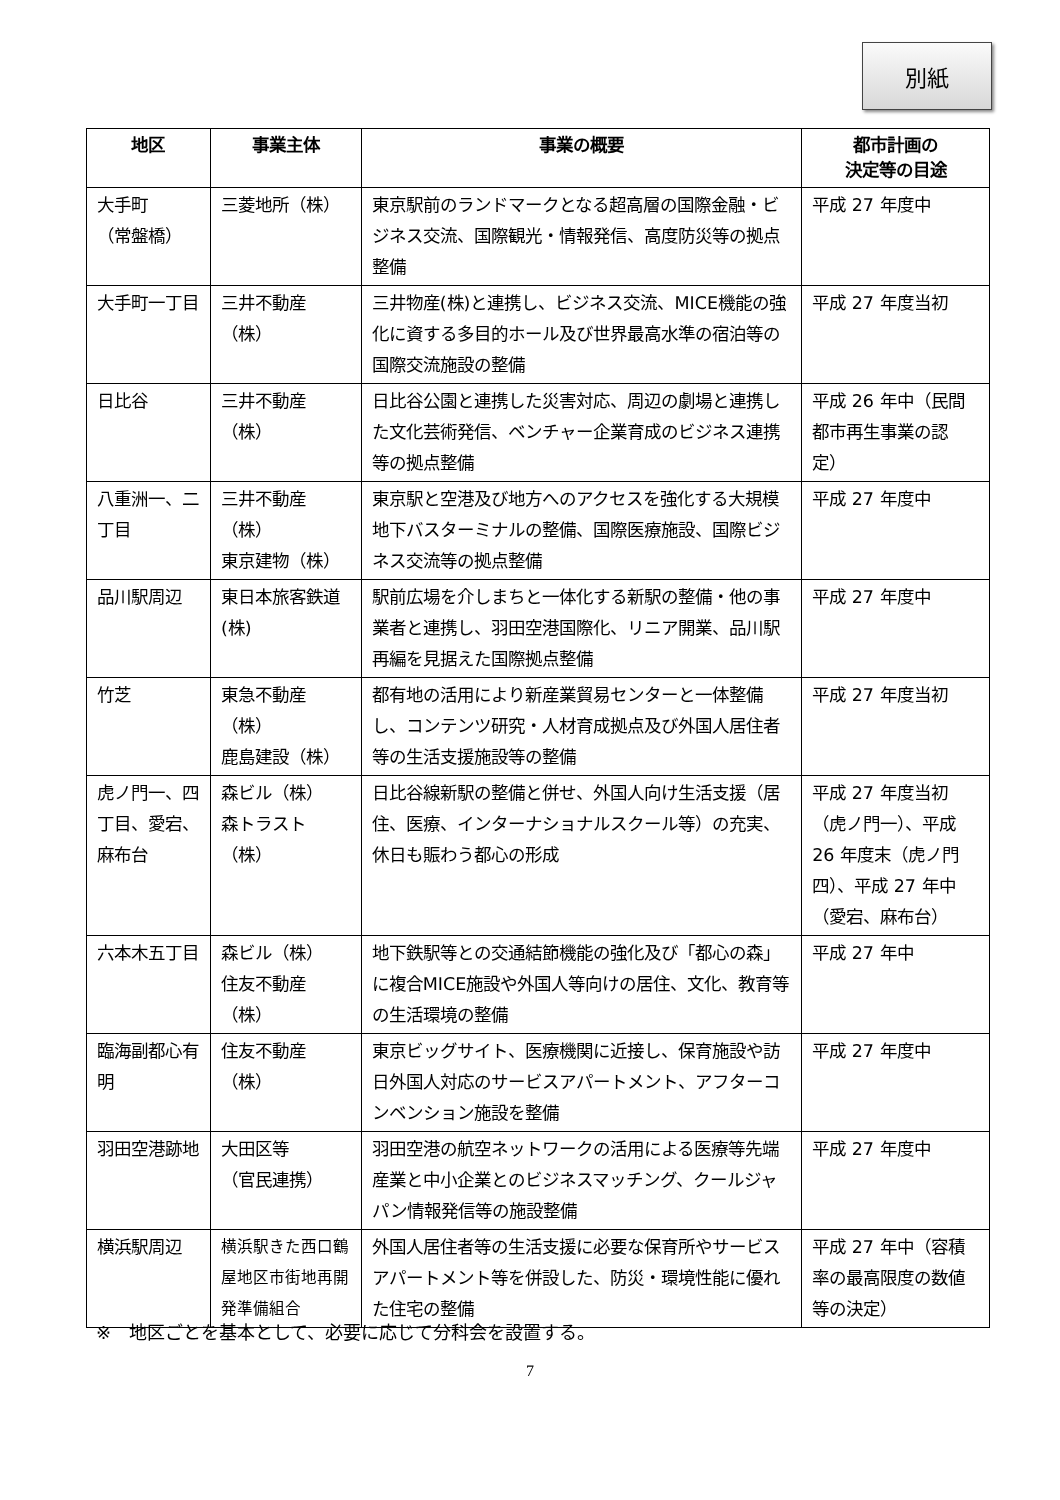別紙
| 地区 | 事業主体 | 事業の概要 | 都市計画の 決定等の目途 |
| --- | --- | --- | --- |
| 大手町 （常盤橋） | 三菱地所（株） | 東京駅前のランドマークとなる超高層の国際金融・ビジネス交流、国際観光・情報発信、高度防災等の拠点整備 | 平成 27 年度中 |
| 大手町一丁目 | 三井不動産（株） | 三井物産(株)と連携し、ビジネス交流、MICE機能の強化に資する多目的ホール及び世界最高水準の宿泊等の国際交流施設の整備 | 平成 27 年度当初 |
| 日比谷 | 三井不動産（株） | 日比谷公園と連携した災害対応、周辺の劇場と連携した文化芸術発信、ベンチャー企業育成のビジネス連携等の拠点整備 | 平成 26 年中（民間都市再生事業の認定） |
| 八重洲一、二丁目 | 三井不動産（株） 東京建物（株） | 東京駅と空港及び地方へのアクセスを強化する大規模地下バスターミナルの整備、国際医療施設、国際ビジネス交流等の拠点整備 | 平成 27 年度中 |
| 品川駅周辺 | 東日本旅客鉄道(株) | 駅前広場を介しまちと一体化する新駅の整備・他の事業者と連携し、羽田空港国際化、リニア開業、品川駅再編を見据えた国際拠点整備 | 平成 27 年度中 |
| 竹芝 | 東急不動産（株） 鹿島建設（株） | 都有地の活用により新産業貿易センターと一体整備し、コンテンツ研究・人材育成拠点及び外国人居住者等の生活支援施設等の整備 | 平成 27 年度当初 |
| 虎ノ門一、四丁目、愛宕、麻布台 | 森ビル（株） 森トラスト（株） | 日比谷線新駅の整備と併せ、外国人向け生活支援（居住、医療、インターナショナルスクール等）の充実、休日も賑わう都心の形成 | 平成 27 年度当初（虎ノ門一）、平成 26 年度末（虎ノ門四）、平成 27 年中（愛宕、麻布台） |
| 六本木五丁目 | 森ビル（株） 住友不動産（株） | 地下鉄駅等との交通結節機能の強化及び「都心の森」に複合MICE施設や外国人等向けの居住、文化、教育等の生活環境の整備 | 平成 27 年中 |
| 臨海副都心有明 | 住友不動産（株） | 東京ビッグサイト、医療機関に近接し、保育施設や訪日外国人対応のサービスアパートメント、アフターコンベンション施設を整備 | 平成 27 年度中 |
| 羽田空港跡地 | 大田区等 （官民連携） | 羽田空港の航空ネットワークの活用による医療等先端産業と中小企業とのビジネスマッチング、クールジャパン情報発信等の施設整備 | 平成 27 年度中 |
| 横浜駅周辺 | 横浜駅きた西口鶴屋地区市街地再開発準備組合 | 外国人居住者等の生活支援に必要な保育所やサービスアパートメント等を併設した、防災・環境性能に優れた住宅の整備 | 平成 27 年中（容積率の最高限度の数値等の決定） |
※　地区ごとを基本として、必要に応じて分科会を設置する。
7